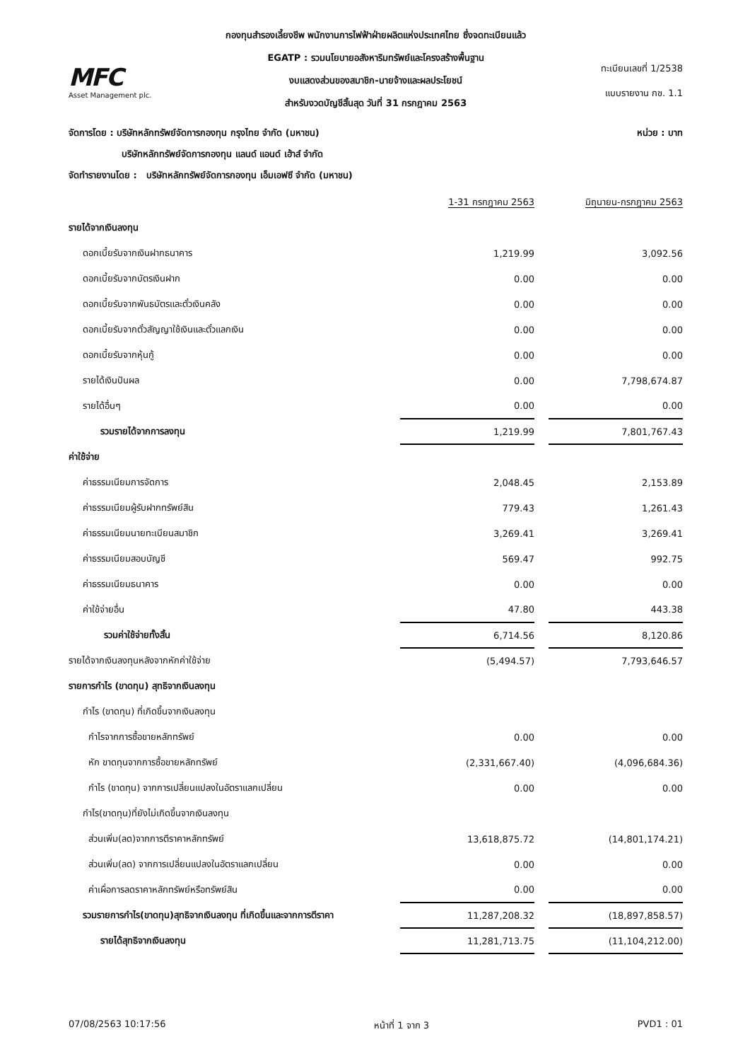กองทุนสำรองเลี้ยงชีพ พนักงานการไฟฟ้าฝ่ายผลิตแห่งประเทศไทย ซึ่งจดทะเบียนแล้ว
MFC
Asset Management plc.
EGATP : รวมนโยบายอสังหาริมทรัพย์และโครงสร้างพื้นฐาน
งบแสดงส่วนของสมาชิก-นายจ้างและผลประโยชน์
สำหรับงวดบัญชีสิ้นสุด วันที่ 31 กรกฎาคม 2563
ทะเบียนเลขที่ 1/2538
แบบรายงาน กช. 1.1
จัดการโดย : บริษัทหลักทรัพย์จัดการกองทุน กรุงไทย จำกัด (มหาชน) หน่วย : บาท
บริษัทหลักทรัพย์จัดการกองทุน แลนด์ แอนด์ เฮ้าส์ จำกัด
จัดทำรายงานโดย : บริษัทหลักทรัพย์จัดการกองทุน เอ็มเอฟซี จำกัด (มหาชน)
| | 1-31 กรกฎาคม 2563 | | มิถุนายน-กรกฎาคม 2563 |
| --- | --- | --- | --- |
| รายได้จากเงินลงทุน | | | |
| ดอกเบี้ยรับจากเงินฝากธนาคาร | 1,219.99 | | 3,092.56 |
| ดอกเบี้ยรับจากบัตรเงินฝาก | 0.00 | | 0.00 |
| ดอกเบี้ยรับจากพันธบัตรและตั๋วเงินคลัง | 0.00 | | 0.00 |
| ดอกเบี้ยรับจากตั๋วสัญญาใช้เงินและตั๋วแลกเงิน | 0.00 | | 0.00 |
| ดอกเบี้ยรับจากหุ้นกู้ | 0.00 | | 0.00 |
| รายได้เงินปันผล | 0.00 | | 7,798,674.87 |
| รายได้อื่นๆ | 0.00 | | 0.00 |
| รวมรายได้จากการลงทุน | 1,219.99 | | 7,801,767.43 |
| ค่าใช้จ่าย | | | |
| ค่าธรรมเนียมการจัดการ | 2,048.45 | | 2,153.89 |
| ค่าธรรมเนียมผู้รับฝากทรัพย์สิน | 779.43 | | 1,261.43 |
| ค่าธรรมเนียมนายทะเบียนสมาชิก | 3,269.41 | | 3,269.41 |
| ค่าธรรมเนียมสอบบัญชี | 569.47 | | 992.75 |
| ค่าธรรมเนียมธนาคาร | 0.00 | | 0.00 |
| ค่าใช้จ่ายอื่น | 47.80 | | 443.38 |
| รวมค่าใช้จ่ายทั้งสิ้น | 6,714.56 | | 8,120.86 |
| รายได้จากเงินลงทุนหลังจากหักค่าใช้จ่าย | (5,494.57) | | 7,793,646.57 |
| รายการกำไร (ขาดทุน) สุทธิจากเงินลงทุน | | | |
| กำไร (ขาดทุน) ที่เกิดขึ้นจากเงินลงทุน | | | |
| กำไรจากการซื้อขายหลักทรัพย์ | 0.00 | | 0.00 |
| หัก ขาดทุนจากการซื้อขายหลักทรัพย์ | (2,331,667.40) | | (4,096,684.36) |
| กำไร (ขาดทุน) จากการเปลี่ยนแปลงในอัตราแลกเปลี่ยน | 0.00 | | 0.00 |
| กำไร(ขาดทุน)ที่ยังไม่เกิดขึ้นจากเงินลงทุน | | | |
| ส่วนเพิ่ม(ลด)จากการตีราคาหลักทรัพย์ | 13,618,875.72 | | (14,801,174.21) |
| ส่วนเพิ่ม(ลด) จากการเปลี่ยนแปลงในอัตราแลกเปลี่ยน | 0.00 | | 0.00 |
| ค่าเผื่อการลดราคาหลักทรัพย์หรือทรัพย์สิน | 0.00 | | 0.00 |
| รวมรายการกำไร(ขาดทุน)สุทธิจากเงินลงทุน ที่เกิดขึ้นและจากการตีราคา | 11,287,208.32 | | (18,897,858.57) |
| รายได้สุทธิจากเงินลงทุน | 11,281,713.75 | | (11,104,212.00) |
07/08/2563 10:17:56 หน้าที่ 1 จาก 3 PVD1 : 01